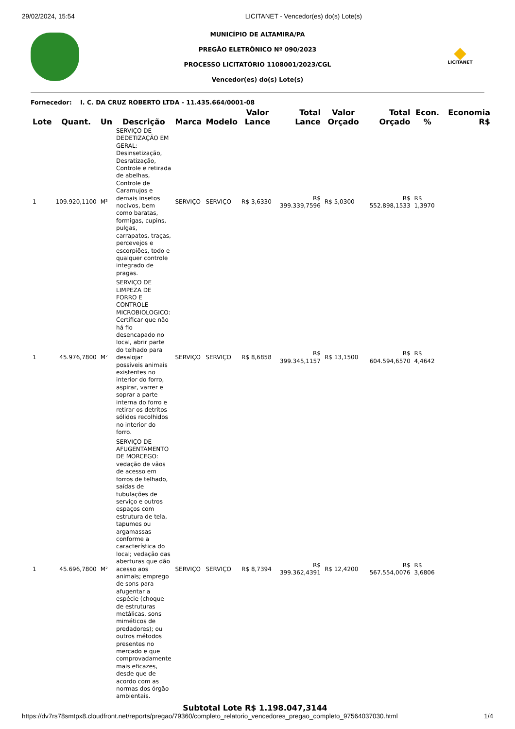29/02/2024, 15:54 LICITANET - Vencedor(es) do(s) Lote(s)
MUNICÍPIO DE ALTAMIRA/PA
PREGÃO ELETRÔNICO Nº 090/2023
PROCESSO LICITATÓRIO 1108001/2023/CGL
Vencedor(es) do(s) Lote(s)
LICITANET
Fornecedor: I. C. DA CRUZ ROBERTO LTDA - 11.435.664/0001-08
| Lote | Quant. | Un | Descrição | Marca | Modelo | Valor Lance | Total Lance | Valor Orçado | Total Orçado | Econ. % | Economia R$ |
| --- | --- | --- | --- | --- | --- | --- | --- | --- | --- | --- | --- |
| 1 | 109.920,1100 | M² | SERVIÇO DE DEDETIZAÇÃO EM GERAL: Desinsetização, Desratização, Controle e retirada de abelhas, Controle de Caramujos e demais insetos nocivos, bem como baratas, formigas, cupins, pulgas, carrapatos, traças, percevejos e escorpiões, todo e qualquer controle integrado de pragas. | SERVIÇO | SERVIÇO | R$ 3,6330 | R$ 399.339,7596 | R$ 5,0300 | R$ 552.898,1533 | R$ 1,3970 | |
| 1 | 45.976,7800 | M² | SERVIÇO DE LIMPEZA DE FORRO E CONTROLE MICROBIOLOGICO: Certificar que não há fio desencapado no local, abrir parte do telhado para desalojar possíveis animais existentes no interior do forro, aspirar, varrer e soprar a parte interna do forro e retirar os detritos sólidos recolhidos no interior do forro. | SERVIÇO | SERVIÇO | R$ 8,6858 | R$ 399.345,1157 | R$ 13,1500 | R$ 604.594,6570 | R$ 4,4642 | |
| 1 | 45.696,7800 | M² | SERVIÇO DE AFUGENTAMENTO DE MORCEGO: vedação de vãos de acesso em forros de telhado, saídas de tubulações de serviço e outros espaços com estrutura de tela, tapumes ou argamassas conforme a característica do local; vedação das aberturas que dão acesso aos animais; emprego de sons para afugentar a espécie (choque de estruturas metálicas, sons miméticos de predadores); ou outros métodos presentes no mercado e que comprovadamente mais eficazes, desde que de acordo com as normas dos órgão ambientais. | SERVIÇO | SERVIÇO | R$ 8,7394 | R$ 399.362,4391 | R$ 12,4200 | R$ 567.554,0076 | R$ 3,6806 | |
Subtotal Lote R$ 1.198.047,3144
https://dv7rs78smtpx8.cloudfront.net/reports/pregao/79360/completo_relatorio_vencedores_pregao_completo_97564037030.html 1/4